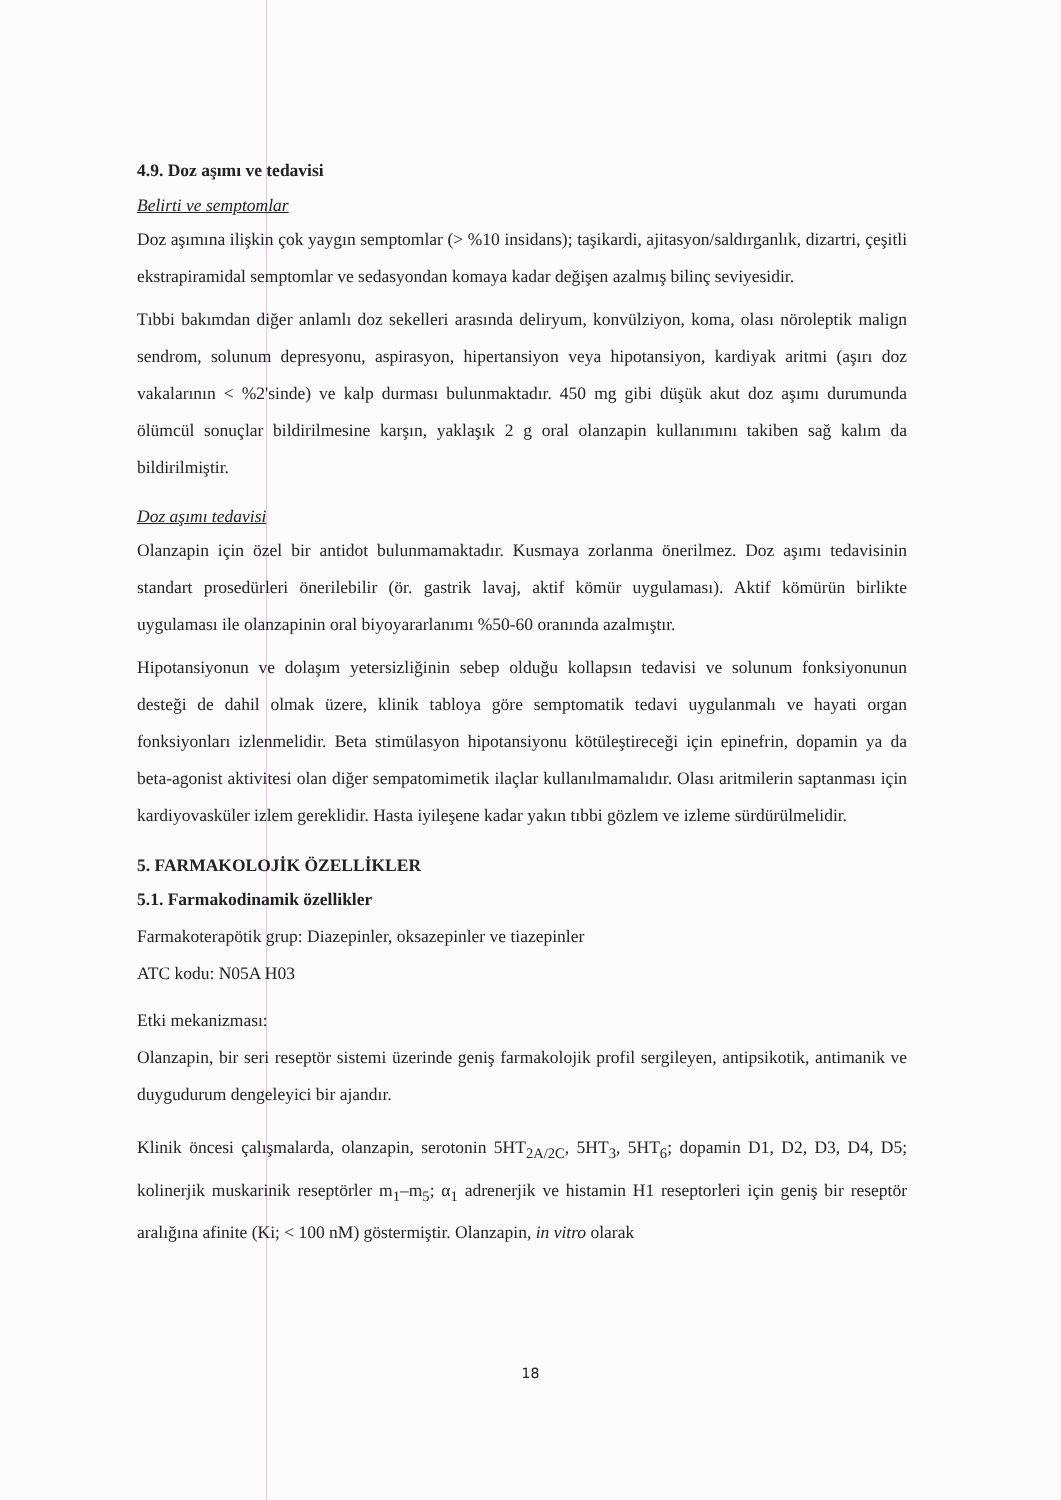4.9. Doz aşımı ve tedavisi
Belirti ve semptomlar
Doz aşımına ilişkin çok yaygın semptomlar (> %10 insidans); taşikardi, ajitasyon/saldırganlık, dizartri, çeşitli ekstrapiramidal semptomlar ve sedasyondan komaya kadar değişen azalmış bilinç seviyesidir.
Tıbbi bakımdan diğer anlamlı doz sekelleri arasında deliryum, konvülziyon, koma, olası nöroleptik malign sendrom, solunum depresyonu, aspirasyon, hipertansiyon veya hipotansiyon, kardiyak aritmi (aşırı doz vakalarının < %2'sinde) ve kalp durması bulunmaktadır. 450 mg gibi düşük akut doz aşımı durumunda ölümcül sonuçlar bildirilmesine karşın, yaklaşık 2 g oral olanzapin kullanımını takiben sağ kalım da bildirilmiştir.
Doz aşımı tedavisi
Olanzapin için özel bir antidot bulunmamaktadır. Kusmaya zorlanma önerilmez. Doz aşımı tedavisinin standart prosedürleri önerilebilir (ör. gastrik lavaj, aktif kömür uygulaması). Aktif kömürün birlikte uygulaması ile olanzapinin oral biyoyararlanımı %50-60 oranında azalmıştır.
Hipotansiyonun ve dolaşım yetersizliğinin sebep olduğu kollapsın tedavisi ve solunum fonksiyonunun desteği de dahil olmak üzere, klinik tabloya göre semptomatik tedavi uygulanmalı ve hayati organ fonksiyonları izlenmelidir. Beta stimülasyon hipotansiyonu kötüleştireceği için epinefrin, dopamin ya da beta-agonist aktivitesi olan diğer sempatomimetik ilaçlar kullanılmamalıdır. Olası aritmilerin saptanması için kardiyovasküler izlem gereklidir. Hasta iyileşene kadar yakın tıbbi gözlem ve izleme sürdürülmelidir.
5. FARMAKOLOJİK ÖZELLİKLER
5.1. Farmakodinamik özellikler
Farmakoterapötik grup: Diazepinler, oksazepinler ve tiazepinler
ATC kodu: N05A H03
Etki mekanizması:
Olanzapin, bir seri reseptör sistemi üzerinde geniş farmakolojik profil sergileyen, antipsikotik, antimanik ve duygudurum dengeleyici bir ajandır.
Klinik öncesi çalışmalarda, olanzapin, serotonin 5HT<sub>2A/2C</sub>, 5HT<sub>3</sub>, 5HT<sub>6</sub>; dopamin D1, D2, D3, D4, D5; kolinerjik muskarinik reseptörler m<sub>1</sub>–m<sub>5</sub>; α<sub>1</sub> adrenerjik ve histamin H1 reseptorleri için geniş bir reseptör aralığına afinite (Ki; < 100 nM) göstermiştir. Olanzapin, in vitro olarak
18